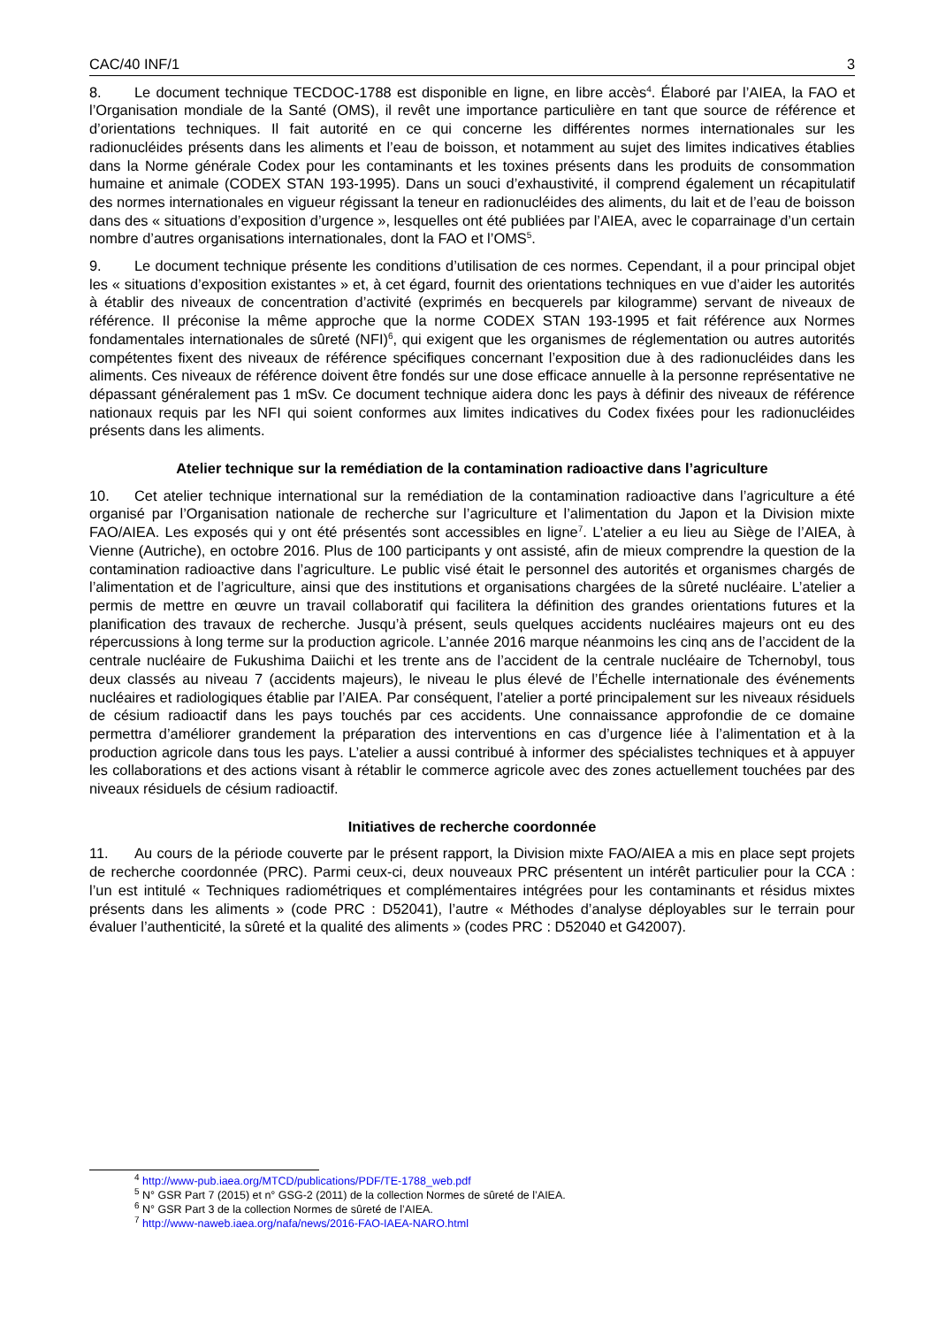CAC/40 INF/1 3
8. Le document technique TECDOC-1788 est disponible en ligne, en libre accès<sup>4</sup>. Élaboré par l’AIEA, la FAO et l’Organisation mondiale de la Santé (OMS), il revêt une importance particulière en tant que source de référence et d’orientations techniques. Il fait autorité en ce qui concerne les différentes normes internationales sur les radionucléides présents dans les aliments et l’eau de boisson, et notamment au sujet des limites indicatives établies dans la Norme générale Codex pour les contaminants et les toxines présents dans les produits de consommation humaine et animale (CODEX STAN 193-1995). Dans un souci d’exhaustivité, il comprend également un récapitulatif des normes internationales en vigueur régissant la teneur en radionucléides des aliments, du lait et de l’eau de boisson dans des « situations d’exposition d’urgence », lesquelles ont été publiées par l’AIEA, avec le coparrainage d’un certain nombre d’autres organisations internationales, dont la FAO et l’OMS<sup>5</sup>.
9. Le document technique présente les conditions d’utilisation de ces normes. Cependant, il a pour principal objet les « situations d’exposition existantes » et, à cet égard, fournit des orientations techniques en vue d’aider les autorités à établir des niveaux de concentration d’activité (exprimés en becquerels par kilogramme) servant de niveaux de référence. Il préconise la même approche que la norme CODEX STAN 193-1995 et fait référence aux Normes fondamentales internationales de sûreté (NFI)<sup>6</sup>, qui exigent que les organismes de réglementation ou autres autorités compétentes fixent des niveaux de référence spécifiques concernant l’exposition due à des radionucléides dans les aliments. Ces niveaux de référence doivent être fondés sur une dose efficace annuelle à la personne représentative ne dépassant généralement pas 1 mSv. Ce document technique aidera donc les pays à définir des niveaux de référence nationaux requis par les NFI qui soient conformes aux limites indicatives du Codex fixées pour les radionucléides présents dans les aliments.
Atelier technique sur la remédiation de la contamination radioactive dans l’agriculture
10. Cet atelier technique international sur la remédiation de la contamination radioactive dans l’agriculture a été organisé par l’Organisation nationale de recherche sur l’agriculture et l’alimentation du Japon et la Division mixte FAO/AIEA. Les exposés qui y ont été présentés sont accessibles en ligne<sup>7</sup>. L’atelier a eu lieu au Siège de l’AIEA, à Vienne (Autriche), en octobre 2016. Plus de 100 participants y ont assisté, afin de mieux comprendre la question de la contamination radioactive dans l’agriculture. Le public visé était le personnel des autorités et organismes chargés de l’alimentation et de l’agriculture, ainsi que des institutions et organisations chargées de la sûreté nucléaire. L’atelier a permis de mettre en œuvre un travail collaboratif qui facilitera la définition des grandes orientations futures et la planification des travaux de recherche. Jusqu’à présent, seuls quelques accidents nucléaires majeurs ont eu des répercussions à long terme sur la production agricole. L’année 2016 marque néanmoins les cinq ans de l’accident de la centrale nucléaire de Fukushima Daiichi et les trente ans de l’accident de la centrale nucléaire de Tchernobyl, tous deux classés au niveau 7 (accidents majeurs), le niveau le plus élevé de l’Échelle internationale des événements nucléaires et radiologiques établie par l’AIEA. Par conséquent, l’atelier a porté principalement sur les niveaux résiduels de césium radioactif dans les pays touchés par ces accidents. Une connaissance approfondie de ce domaine permettra d’améliorer grandement la préparation des interventions en cas d’urgence liée à l’alimentation et à la production agricole dans tous les pays. L’atelier a aussi contribué à informer des spécialistes techniques et à appuyer les collaborations et des actions visant à rétablir le commerce agricole avec des zones actuellement touchées par des niveaux résiduels de césium radioactif.
Initiatives de recherche coordonnée
11. Au cours de la période couverte par le présent rapport, la Division mixte FAO/AIEA a mis en place sept projets de recherche coordonnée (PRC). Parmi ceux-ci, deux nouveaux PRC présentent un intérêt particulier pour la CCA : l’un est intitulé « Techniques radiométriques et complémentaires intégrées pour les contaminants et résidus mixtes présents dans les aliments » (code PRC : D52041), l’autre « Méthodes d’analyse déployables sur le terrain pour évaluer l’authenticité, la sûreté et la qualité des aliments » (codes PRC : D52040 et G42007).
<sup>4</sup> http://www-pub.iaea.org/MTCD/publications/PDF/TE-1788_web.pdf
<sup>5</sup> N° GSR Part 7 (2015) et n° GSG-2 (2011) de la collection Normes de sûreté de l’AIEA.
<sup>6</sup> N° GSR Part 3 de la collection Normes de sûreté de l’AIEA.
<sup>7</sup> http://www-naweb.iaea.org/nafa/news/2016-FAO-IAEA-NARO.html